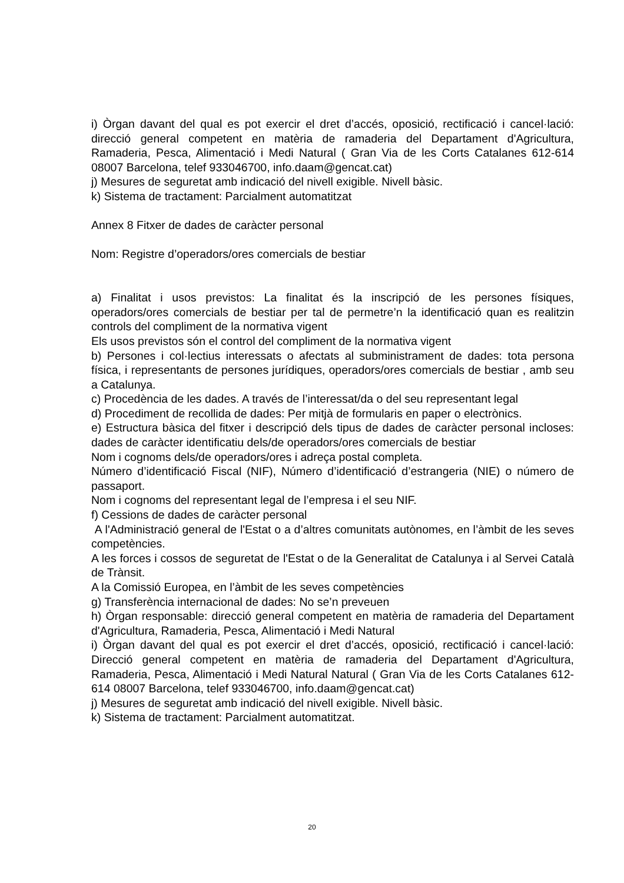i) Òrgan davant del qual es pot exercir el dret d’accés, oposició, rectificació i cancel·lació: direcció general competent en matèria de ramaderia del Departament d'Agricultura, Ramaderia, Pesca, Alimentació i Medi Natural ( Gran Via de les Corts Catalanes 612-614 08007 Barcelona, telef 933046700, info.daam@gencat.cat)
j) Mesures de seguretat amb indicació del nivell exigible. Nivell bàsic.
k) Sistema de tractament: Parcialment automatitzat
Annex 8 Fitxer de dades de caràcter personal
Nom: Registre d’operadors/ores comercials de bestiar
a) Finalitat i usos previstos: La finalitat és la inscripció de les persones físiques, operadors/ores comercials de bestiar per tal de permetre’n la identificació quan es realitzin controls del compliment de la normativa vigent
Els usos previstos són el control del compliment de la normativa vigent
b) Persones i col·lectius interessats o afectats al subministrament de dades: tota persona física, i representants de persones jurídiques, operadors/ores comercials de bestiar , amb seu a Catalunya.
c) Procedència de les dades. A través de l’interessat/da o del seu representant legal
d) Procediment de recollida de dades: Per mitjà de formularis en paper o electrònics.
e) Estructura bàsica del fitxer i descripció dels tipus de dades de caràcter personal incloses: dades de caràcter identificatiu dels/de operadors/ores comercials de bestiar
Nom i cognoms dels/de operadors/ores i adreça postal completa.
Número d’identificació Fiscal (NIF), Número d’identificació d’estrangeria (NIE) o número de passaport.
Nom i cognoms del representant legal de l’empresa i el seu NIF.
f) Cessions de dades de caràcter personal
A l'Administració general de l'Estat o a d’altres comunitats autònomes, en l’àmbit de les seves competències.
A les forces i cossos de seguretat de l'Estat o de la Generalitat de Catalunya i al Servei Català de Trànsit.
A la Comissió Europea, en l’àmbit de les seves competències
g) Transferència internacional de dades: No se’n preveuen
h) Òrgan responsable: direcció general competent en matèria de ramaderia del Departament d'Agricultura, Ramaderia, Pesca, Alimentació i Medi Natural
i) Òrgan davant del qual es pot exercir el dret d’accés, oposició, rectificació i cancel·lació: Direcció general competent en matèria de ramaderia del Departament d'Agricultura, Ramaderia, Pesca, Alimentació i Medi Natural Natural ( Gran Via de les Corts Catalanes 612-614 08007 Barcelona, telef 933046700, info.daam@gencat.cat)
j) Mesures de seguretat amb indicació del nivell exigible. Nivell bàsic.
k) Sistema de tractament: Parcialment automatitzat.
20